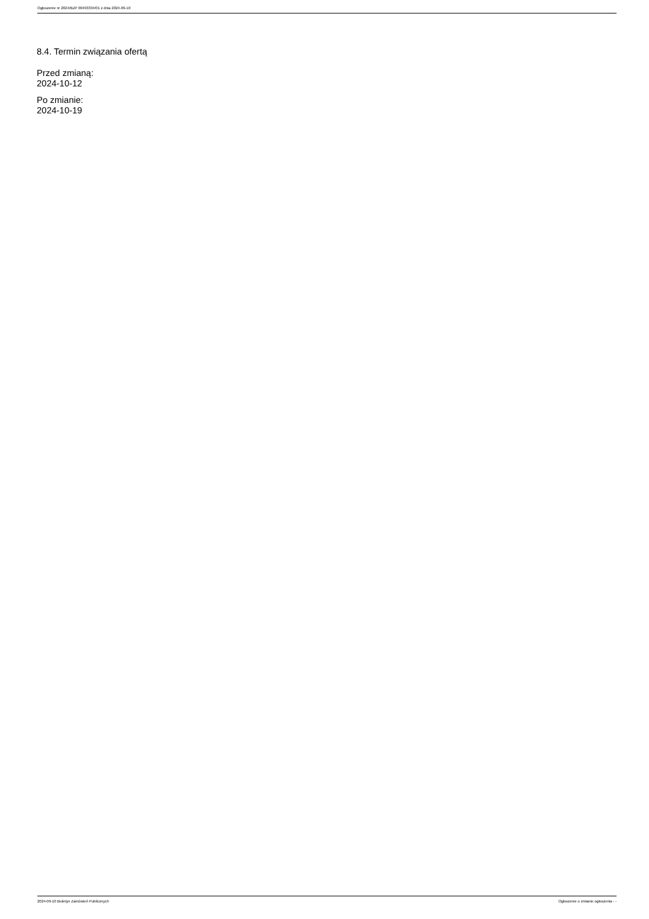Ogłoszenie nr 2024/BZP 00493334/01 z dnia 2024-09-10
8.4. Termin związania ofertą
Przed zmianą:
2024-10-12
Po zmianie:
2024-10-19
2024-09-10 Biuletyn Zamówień Publicznych Ogłoszenie o zmianie ogłoszenia - -